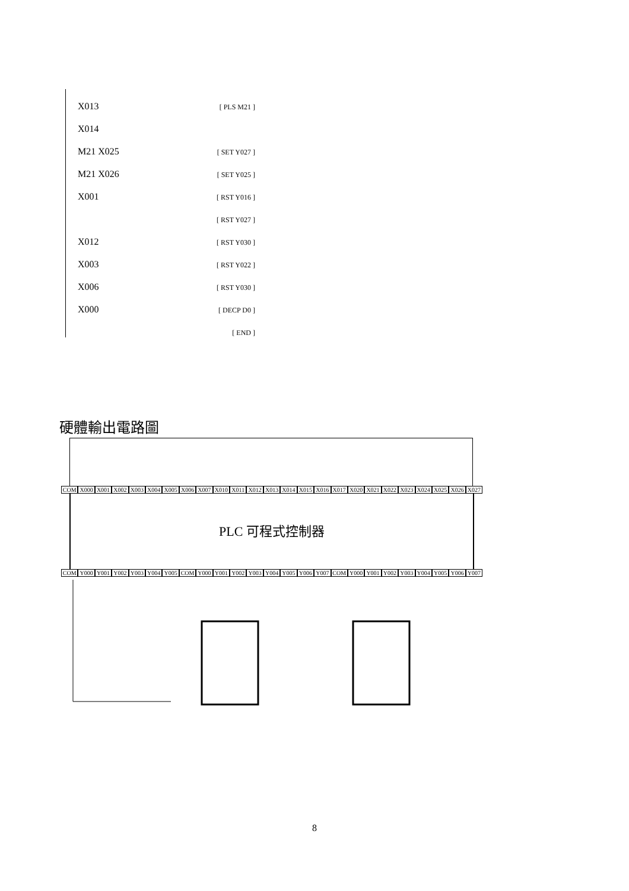X013 [ PLS M21 ]
X014
M21 X025 [ SET Y027 ]
M21 X026 [ SET Y025 ]
X001 [ RST Y016 ]
[ RST Y027 ]
X012 [ RST Y030 ]
X003 [ RST Y022 ]
X006 [ RST Y030 ]
X000 [ DECP D0 ]
[ END ]
硬體輸出電路圖
COM X000 X001 X002 X003 X004 X005 X006 X007 X010 X011 X012 X013 X014 X015 X016 X017 X020 X021 X022 X023 X024 X025 X026 X027
PLC 可程式控制器
COM Y000 Y001 Y002 Y003 Y004 Y005 COM Y000 Y001 Y002 Y003 Y004 Y005 Y006 Y007 COM Y000 Y001 Y002 Y003 Y004 Y005 Y006 Y007
8